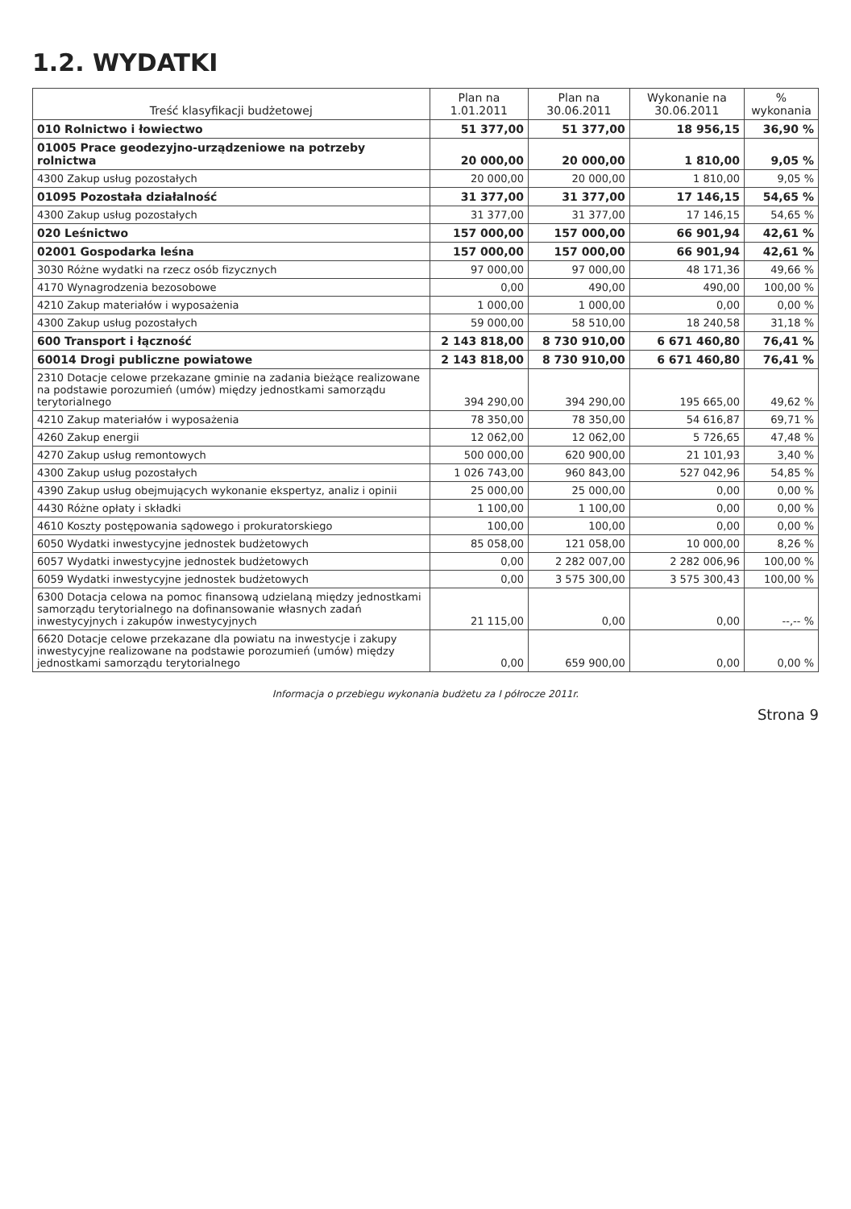1.2. WYDATKI
| Treść klasyfikacji budżetowej | Plan na 1.01.2011 | Plan na 30.06.2011 | Wykonanie na 30.06.2011 | % wykonania |
| --- | --- | --- | --- | --- |
| 010 Rolnictwo i łowiectwo | 51 377,00 | 51 377,00 | 18 956,15 | 36,90 % |
| 01005 Prace geodezyjno-urządzeniowe na potrzeby rolnictwa | 20 000,00 | 20 000,00 | 1 810,00 | 9,05 % |
| 4300 Zakup usług pozostałych | 20 000,00 | 20 000,00 | 1 810,00 | 9,05 % |
| 01095 Pozostała działalność | 31 377,00 | 31 377,00 | 17 146,15 | 54,65 % |
| 4300 Zakup usług pozostałych | 31 377,00 | 31 377,00 | 17 146,15 | 54,65 % |
| 020 Leśnictwo | 157 000,00 | 157 000,00 | 66 901,94 | 42,61 % |
| 02001 Gospodarka leśna | 157 000,00 | 157 000,00 | 66 901,94 | 42,61 % |
| 3030 Różne wydatki na rzecz osób fizycznych | 97 000,00 | 97 000,00 | 48 171,36 | 49,66 % |
| 4170 Wynagrodzenia bezosobowe | 0,00 | 490,00 | 490,00 | 100,00 % |
| 4210 Zakup materiałów i wyposażenia | 1 000,00 | 1 000,00 | 0,00 | 0,00 % |
| 4300 Zakup usług pozostałych | 59 000,00 | 58 510,00 | 18 240,58 | 31,18 % |
| 600 Transport i łączność | 2 143 818,00 | 8 730 910,00 | 6 671 460,80 | 76,41 % |
| 60014 Drogi publiczne powiatowe | 2 143 818,00 | 8 730 910,00 | 6 671 460,80 | 76,41 % |
| 2310 Dotacje celowe przekazane gminie na zadania bieżące realizowane na podstawie porozumień (umów) między jednostkami samorządu terytorialnego | 394 290,00 | 394 290,00 | 195 665,00 | 49,62 % |
| 4210 Zakup materiałów i wyposażenia | 78 350,00 | 78 350,00 | 54 616,87 | 69,71 % |
| 4260 Zakup energii | 12 062,00 | 12 062,00 | 5 726,65 | 47,48 % |
| 4270 Zakup usług remontowych | 500 000,00 | 620 900,00 | 21 101,93 | 3,40 % |
| 4300 Zakup usług pozostałych | 1 026 743,00 | 960 843,00 | 527 042,96 | 54,85 % |
| 4390 Zakup usług obejmujących wykonanie ekspertyz, analiz i opinii | 25 000,00 | 25 000,00 | 0,00 | 0,00 % |
| 4430 Różne opłaty i składki | 1 100,00 | 1 100,00 | 0,00 | 0,00 % |
| 4610 Koszty postępowania sądowego i prokuratorskiego | 100,00 | 100,00 | 0,00 | 0,00 % |
| 6050 Wydatki inwestycyjne jednostek budżetowych | 85 058,00 | 121 058,00 | 10 000,00 | 8,26 % |
| 6057 Wydatki inwestycyjne jednostek budżetowych | 0,00 | 2 282 007,00 | 2 282 006,96 | 100,00 % |
| 6059 Wydatki inwestycyjne jednostek budżetowych | 0,00 | 3 575 300,00 | 3 575 300,43 | 100,00 % |
| 6300 Dotacja celowa na pomoc finansową udzielaną między jednostkami samorządu terytorialnego na dofinansowanie własnych zadań inwestycyjnych i zakupów inwestycyjnych | 21 115,00 | 0,00 | 0,00 | --,-- % |
| 6620 Dotacje celowe przekazane dla powiatu na inwestycje i zakupy inwestycyjne realizowane na podstawie porozumień (umów) między jednostkami samorządu terytorialnego | 0,00 | 659 900,00 | 0,00 | 0,00 % |
Informacja o przebiegu wykonania budżetu za I półrocze 2011r.
Strona 9